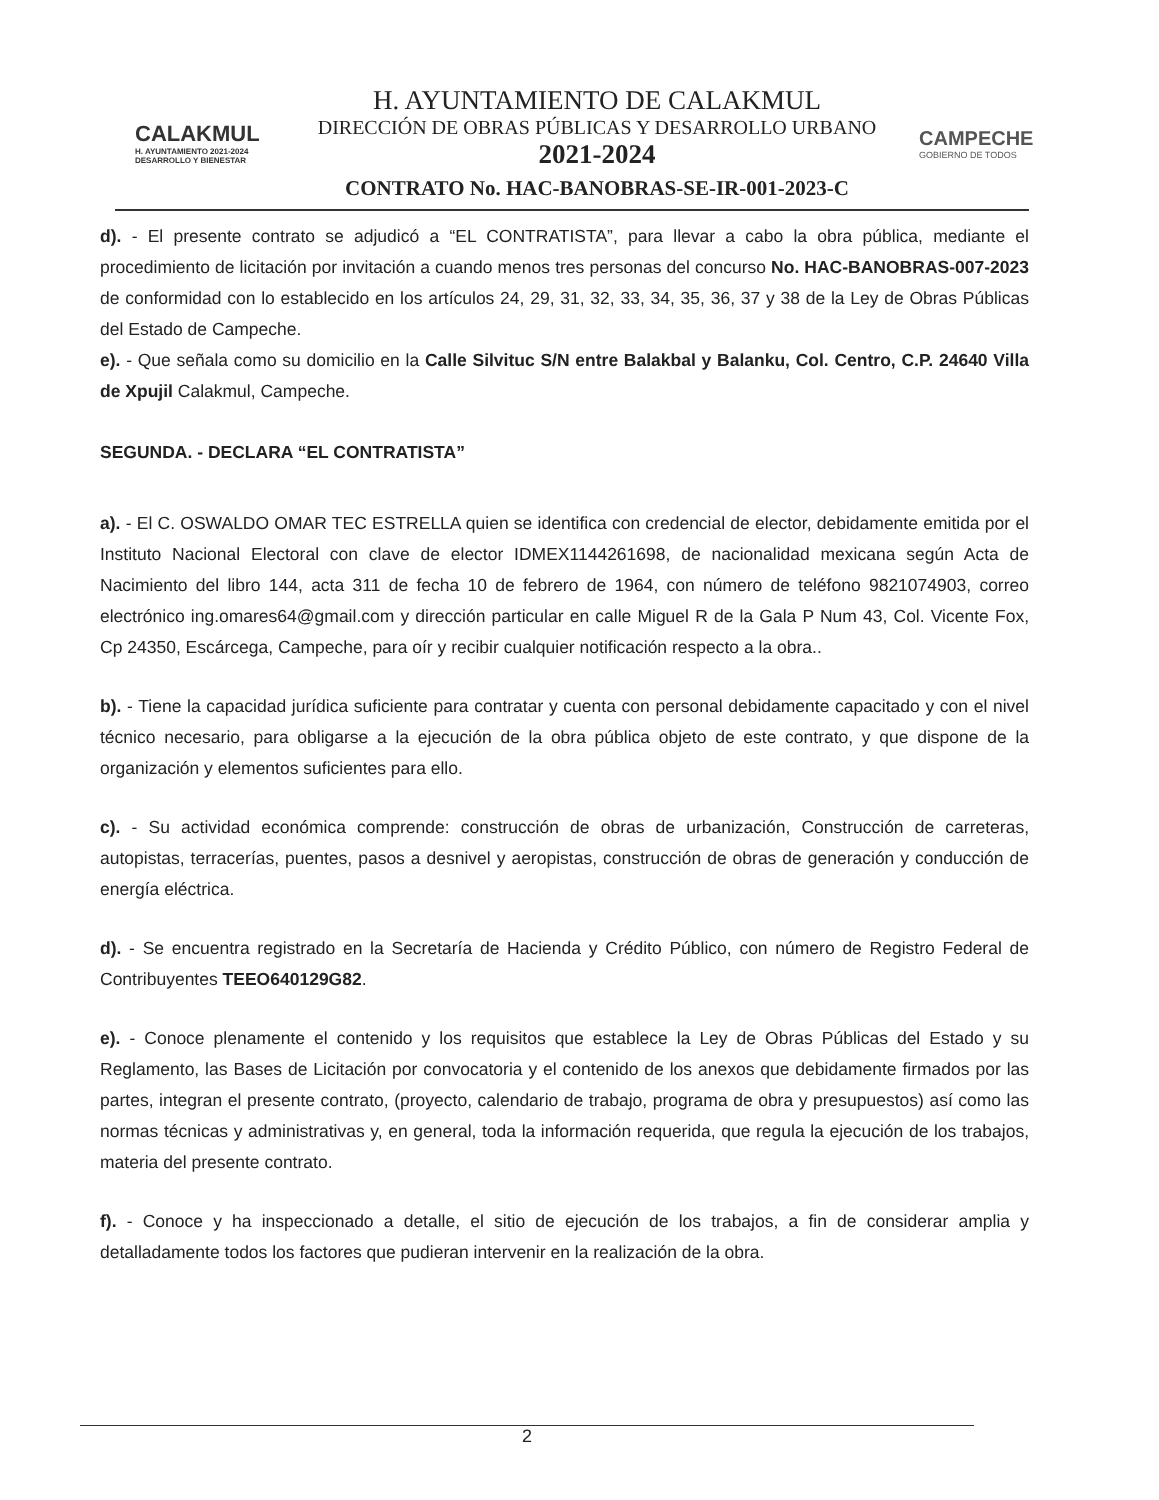CALAKMUL
H. AYUNTAMIENTO 2021-2024
DESARROLLO Y BIENESTAR
H. AYUNTAMIENTO DE CALAKMUL
DIRECCIÓN DE OBRAS PÚBLICAS Y DESARROLLO URBANO
2021-2024
CONTRATO No. HAC-BANOBRAS-SE-IR-001-2023-C
CAMPECHE
GOBIERNO DE TODOS
d). - El presente contrato se adjudicó a “EL CONTRATISTA”, para llevar a cabo la obra pública, mediante el procedimiento de licitación por invitación a cuando menos tres personas del concurso No. HAC-BANOBRAS-007-2023 de conformidad con lo establecido en los artículos 24, 29, 31, 32, 33, 34, 35, 36, 37 y 38 de la Ley de Obras Públicas del Estado de Campeche.
e). - Que señala como su domicilio en la Calle Silvituc S/N entre Balakbal y Balanku, Col. Centro, C.P. 24640 Villa de Xpujil Calakmul, Campeche.
SEGUNDA. - DECLARA “EL CONTRATISTA”
a). - El C. OSWALDO OMAR TEC ESTRELLA quien se identifica con credencial de elector, debidamente emitida por el Instituto Nacional Electoral con clave de elector IDMEX1144261698, de nacionalidad mexicana según Acta de Nacimiento del libro 144, acta 311 de fecha 10 de febrero de 1964, con número de teléfono 9821074903, correo electrónico ing.omares64@gmail.com y dirección particular en calle Miguel R de la Gala P Num 43, Col. Vicente Fox, Cp 24350, Escárcega, Campeche, para oír y recibir cualquier notificación respecto a la obra..
b). - Tiene la capacidad jurídica suficiente para contratar y cuenta con personal debidamente capacitado y con el nivel técnico necesario, para obligarse a la ejecución de la obra pública objeto de este contrato, y que dispone de la organización y elementos suficientes para ello.
c). - Su actividad económica comprende: construcción de obras de urbanización, Construcción de carreteras, autopistas, terracerías, puentes, pasos a desnivel y aeropistas, construcción de obras de generación y conducción de energía eléctrica.
d). - Se encuentra registrado en la Secretaría de Hacienda y Crédito Público, con número de Registro Federal de Contribuyentes TEEO640129G82.
e). - Conoce plenamente el contenido y los requisitos que establece la Ley de Obras Públicas del Estado y su Reglamento, las Bases de Licitación por convocatoria y el contenido de los anexos que debidamente firmados por las partes, integran el presente contrato, (proyecto, calendario de trabajo, programa de obra y presupuestos) así como las normas técnicas y administrativas y, en general, toda la información requerida, que regula la ejecución de los trabajos, materia del presente contrato.
f). - Conoce y ha inspeccionado a detalle, el sitio de ejecución de los trabajos, a fin de considerar amplia y detalladamente todos los factores que pudieran intervenir en la realización de la obra.
2